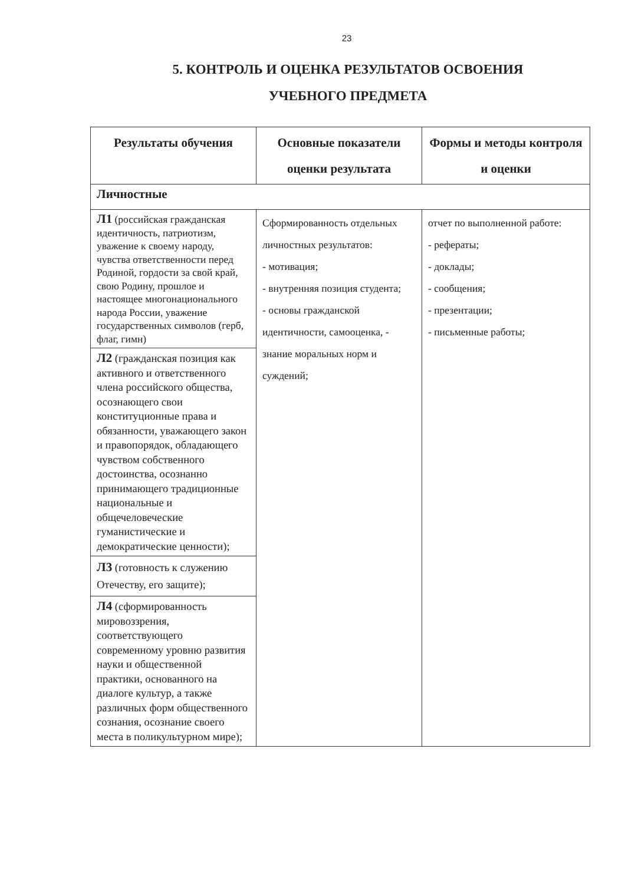23
5. КОНТРОЛЬ И ОЦЕНКА РЕЗУЛЬТАТОВ ОСВОЕНИЯ
УЧЕБНОГО ПРЕДМЕТА
| Результаты обучения | Основные показатели оценки результата | Формы и методы контроля и оценки |
| --- | --- | --- |
| Личностные | | |
| Л1 (российская гражданская идентичность, патриотизм, уважение к своему народу, чувства ответственности перед Родиной, гордости за свой край, свою Родину, прошлое и настоящее многонационального народа России, уважение государственных символов (герб, флаг, гимн) | Сформированность отдельных личностных результатов: - мотивация; - внутренняя позиция студента; - основы гражданской идентичности, самооценка, - знание моральных норм и суждений; | отчет по выполненной работе: - рефераты; - доклады; - сообщения; - презентации; - письменные работы; |
| Л2 (гражданская позиция как активного и ответственного члена российского общества, осознающего свои конституционные права и обязанности, уважающего закон и правопорядок, обладающего чувством собственного достоинства, осознанно принимающего традиционные национальные и общечеловеческие гуманистические и демократические ценности); | | |
| Л3 (готовность к служению Отечеству, его защите); | | |
| Л4 (сформированность мировоззрения, соответствующего современному уровню развития науки и общественной практики, основанного на диалоге культур, а также различных форм общественного сознания, осознание своего места в поликультурном мире); | | |